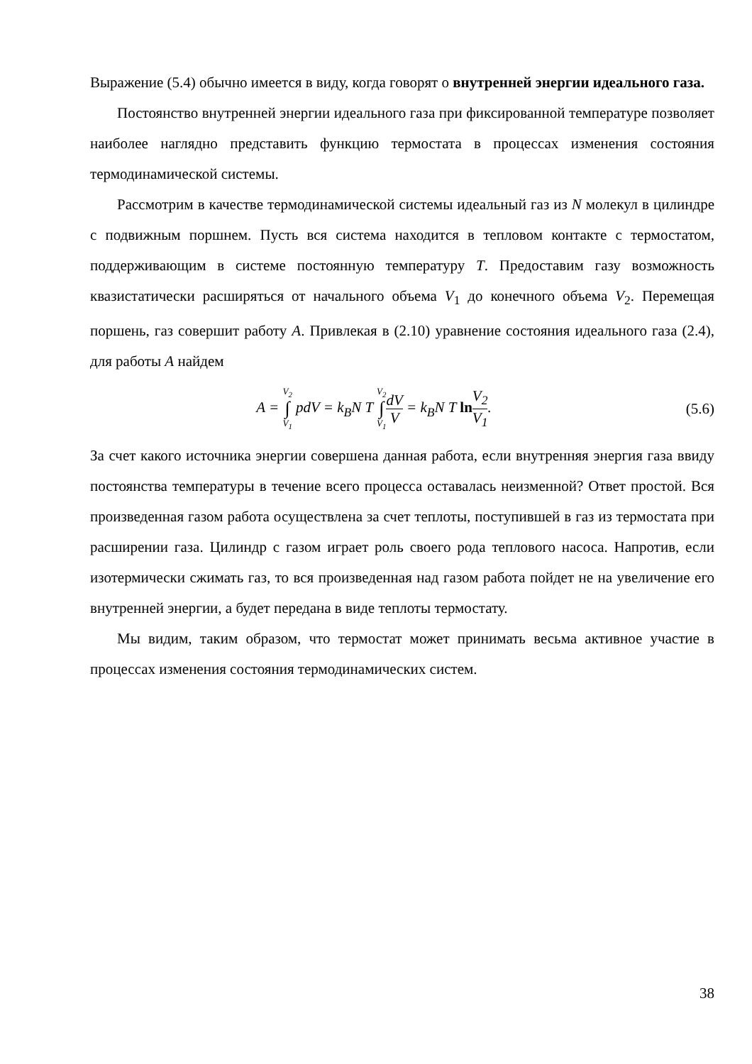Выражение (5.4) обычно имеется в виду, когда говорят о внутренней энергии идеального газа.
Постоянство внутренней энергии идеального газа при фиксированной температуре позволяет наиболее наглядно представить функцию термостата в процессах изменения состояния термодинамической системы.
Рассмотрим в качестве термодинамической системы идеальный газ из N молекул в цилиндре с подвижным поршнем. Пусть вся система находится в тепловом контакте с термостатом, поддерживающим в системе постоянную температуру T. Предоставим газу возможность квазистатически расширяться от начального объема V<sub>1</sub> до конечного объема V<sub>2</sub>. Перемещая поршень, газ совершит работу A. Привлекая в (2.10) уравнение состояния идеального газа (2.4), для работы A найдем
A = V<sub>2</sub> ∫ V<sub>1</sub> pdV = k<sub>B</sub>N T V<sub>2</sub> ∫ V<sub>1</sub> dV V = k<sub>B</sub>N T ln V<sub>2</sub> V<sub>1</sub>.
(5.6)
За счет какого источника энергии совершена данная работа, если внутренняя энергия газа ввиду постоянства температуры в течение всего процесса оставалась неизменной? Ответ простой. Вся произведенная газом работа осуществлена за счет теплоты, поступившей в газ из термостата при расширении газа. Цилиндр с газом играет роль своего рода теплового насоса. Напротив, если изотермически сжимать газ, то вся произведенная над газом работа пойдет не на увеличение его внутренней энергии, а будет передана в виде теплоты термостату.
Мы видим, таким образом, что термостат может принимать весьма активное участие в процессах изменения состояния термодинамических систем.
38